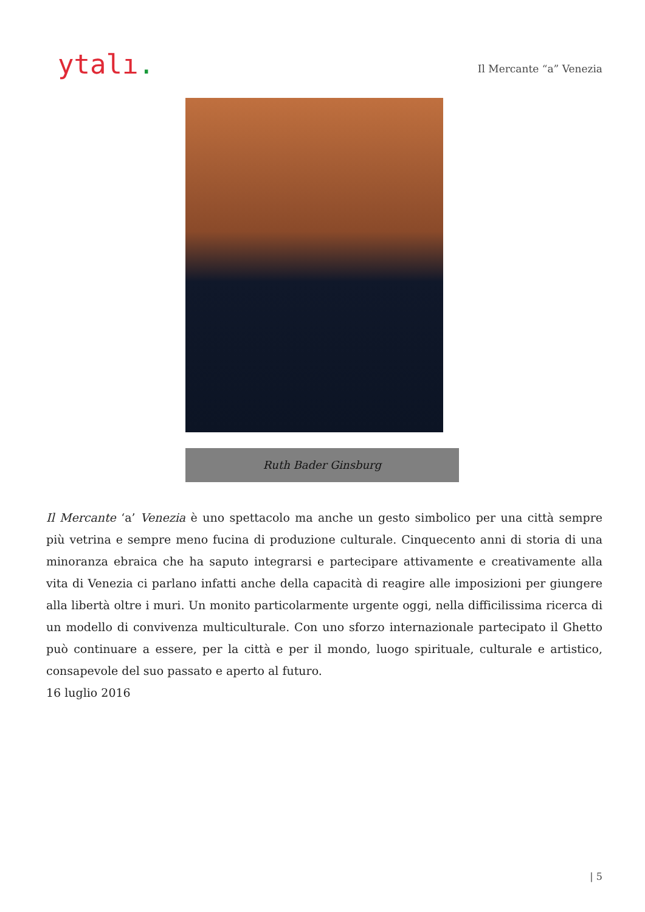ytalı.
Il Mercante “a” Venezia
Ruth Bader Ginsburg
Il Mercante ‘a’ Venezia è uno spettacolo ma anche un gesto simbolico per una città sempre più vetrina e sempre meno fucina di produzione culturale. Cinquecento anni di storia di una minoranza ebraica che ha saputo integrarsi e partecipare attivamente e creativamente alla vita di Venezia ci parlano infatti anche della capacità di reagire alle imposizioni per giungere alla libertà oltre i muri. Un monito particolarmente urgente oggi, nella difficilissima ricerca di un modello di convivenza multiculturale. Con uno sforzo internazionale partecipato il Ghetto può continuare a essere, per la città e per il mondo, luogo spirituale, culturale e artistico, consapevole del suo passato e aperto al futuro.
16 luglio 2016
| 5